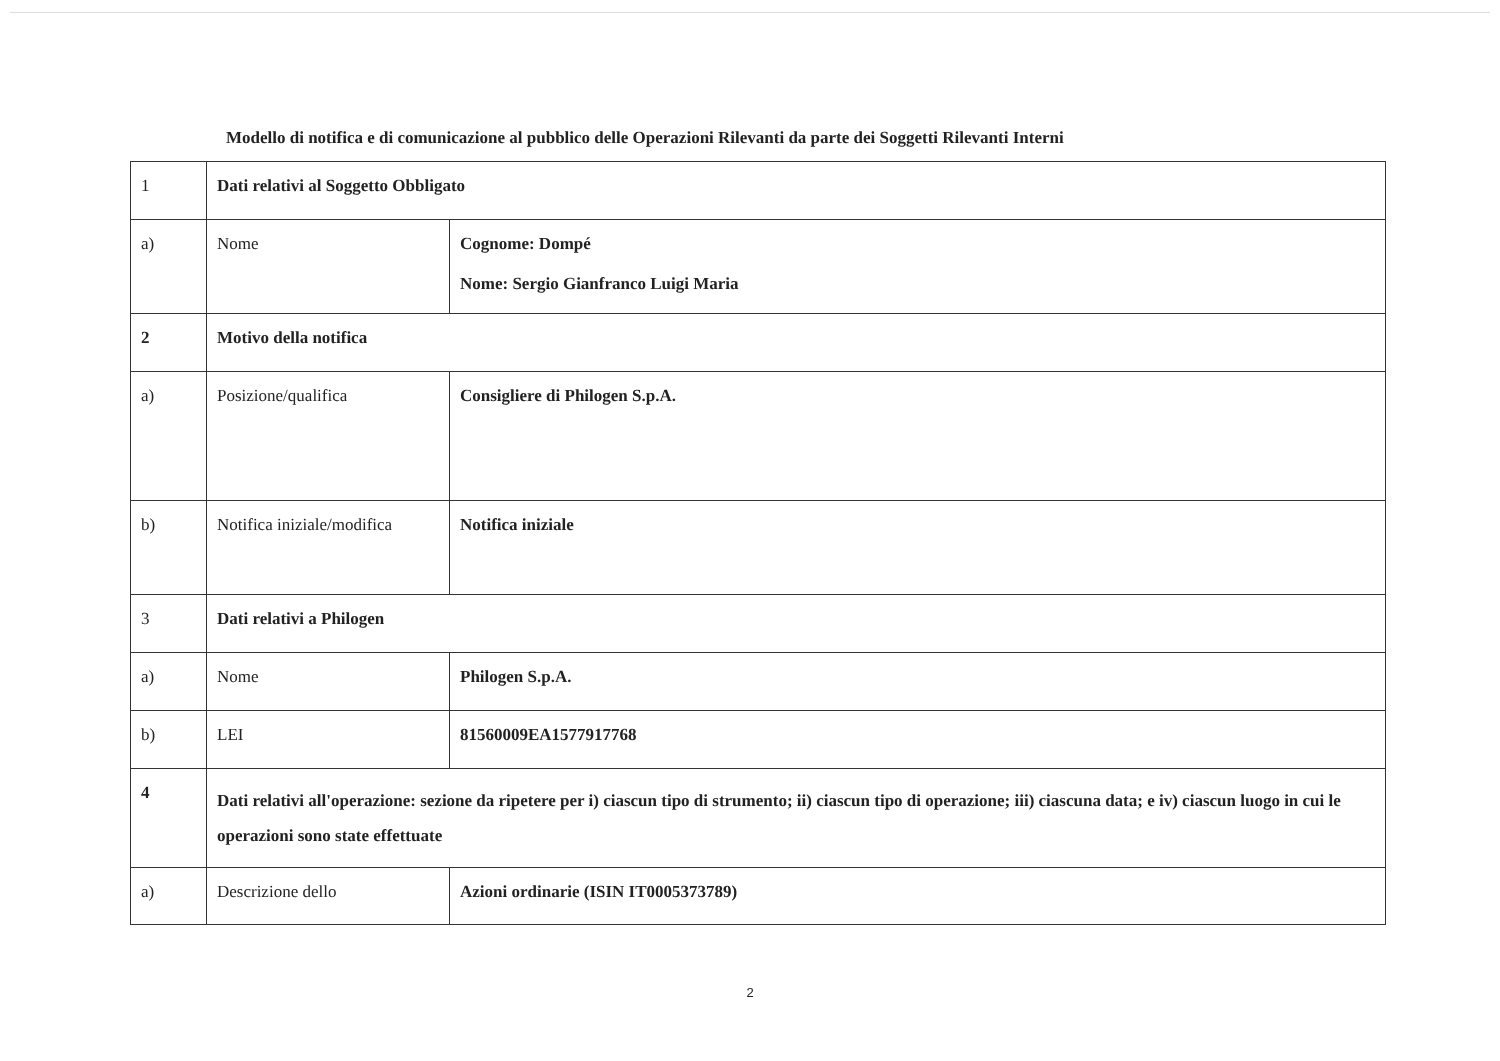Modello di notifica e di comunicazione al pubblico delle Operazioni Rilevanti da parte dei Soggetti Rilevanti Interni
| 1 | Dati relativi al Soggetto Obbligato | |
| a) | Nome | Cognome: Dompé Nome: Sergio Gianfranco Luigi Maria |
| 2 | Motivo della notifica | |
| a) | Posizione/qualifica | Consigliere di Philogen S.p.A. |
| b) | Notifica iniziale/modifica | Notifica iniziale |
| 3 | Dati relativi a Philogen | |
| a) | Nome | Philogen S.p.A. |
| b) | LEI | 81560009EA1577917768 |
| 4 | Dati relativi all'operazione: sezione da ripetere per i) ciascun tipo di strumento; ii) ciascun tipo di operazione; iii) ciascuna data; e iv) ciascun luogo in cui le operazioni sono state effettuate | |
| a) | Descrizione dello | Azioni ordinarie (ISIN IT0005373789) |
2